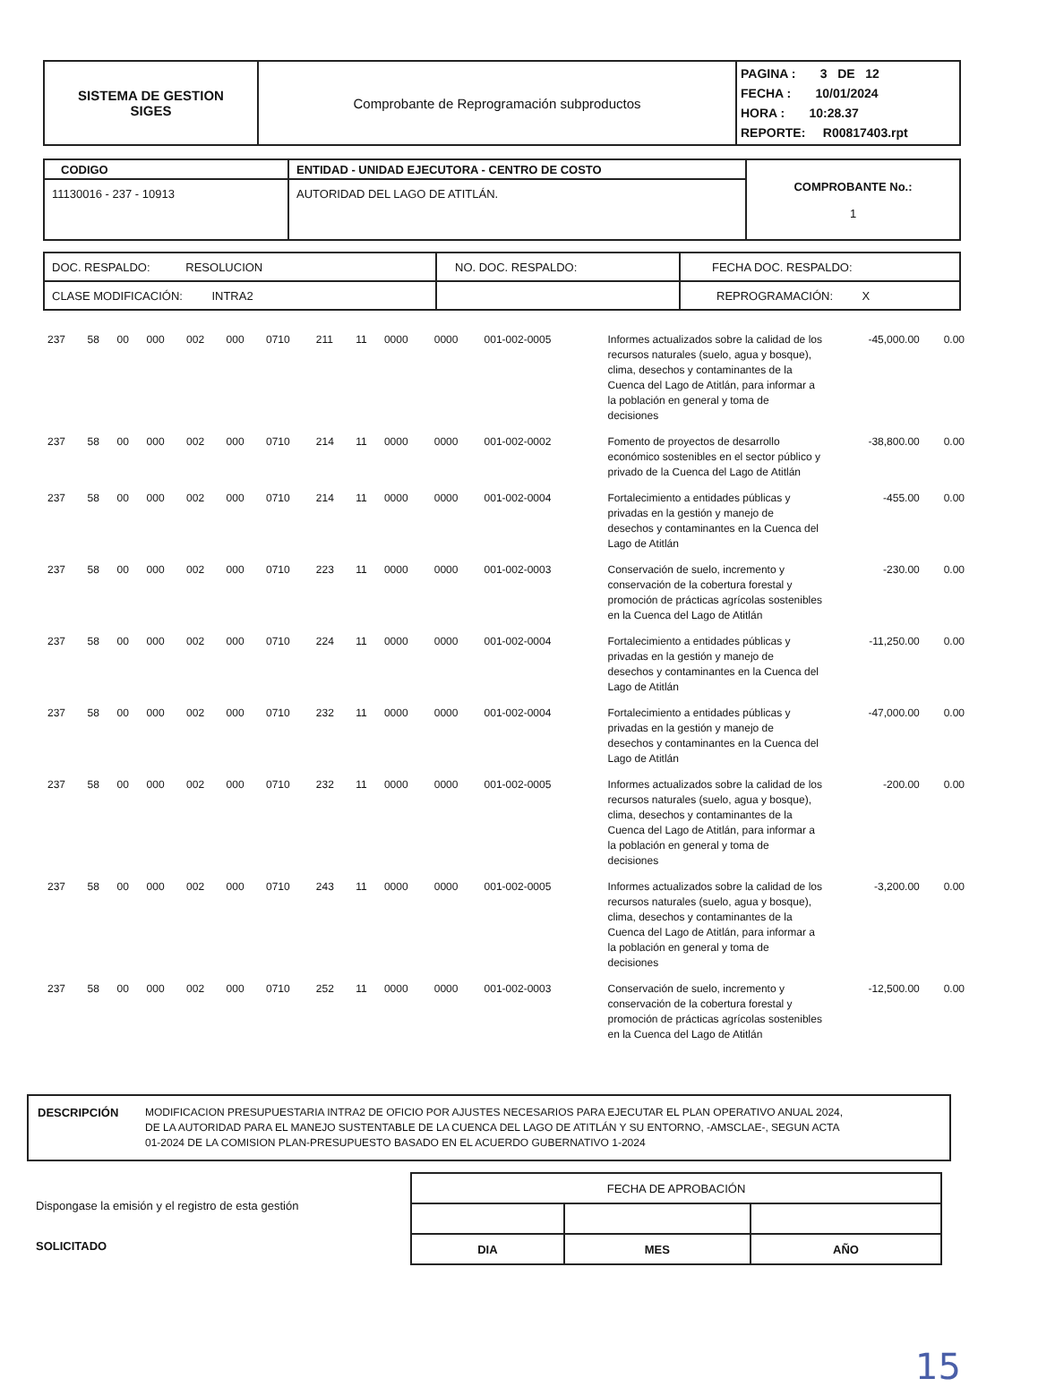| SISTEMA DE GESTION SIGES | Comprobante de Reprogramación subproductos | PAGINA : 3 DE 12 FECHA : 10/01/2024 HORA : 10:28.37 REPORTE: R00817403.rpt |
| CODIGO | ENTIDAD - UNIDAD EJECUTORA - CENTRO DE COSTO | COMPROBANTE No.: 1 |
| 11130016 - 237 - 10913 | AUTORIDAD DEL LAGO DE ATITLÁN. | |
| DOC. RESPALDO: RESOLUCION | NO. DOC. RESPALDO: | FECHA DOC. RESPALDO: |
| CLASE MODIFICACIÓN: INTRA2 | | REPROGRAMACIÓN: X |
| 237 | 58 | 00 | 000 | 002 | 000 | 0710 | 211 | 11 | 0000 | 0000 | 001-002-0005 | Informes actualizados sobre la calidad de los recursos naturales (suelo, agua y bosque), clima, desechos y contaminantes de la Cuenca del Lago de Atitlán, para informar a la población en general y toma de decisiones | -45,000.00 | 0.00 |
| 237 | 58 | 00 | 000 | 002 | 000 | 0710 | 214 | 11 | 0000 | 0000 | 001-002-0002 | Fomento de proyectos de desarrollo económico sostenibles en el sector público y privado de la Cuenca del Lago de Atitlán | -38,800.00 | 0.00 |
| 237 | 58 | 00 | 000 | 002 | 000 | 0710 | 214 | 11 | 0000 | 0000 | 001-002-0004 | Fortalecimiento a entidades públicas y privadas en la gestión y manejo de desechos y contaminantes en la Cuenca del Lago de Atitlán | -455.00 | 0.00 |
| 237 | 58 | 00 | 000 | 002 | 000 | 0710 | 223 | 11 | 0000 | 0000 | 001-002-0003 | Conservación de suelo, incremento y conservación de la cobertura forestal y promoción de prácticas agrícolas sostenibles en la Cuenca del Lago de Atitlán | -230.00 | 0.00 |
| 237 | 58 | 00 | 000 | 002 | 000 | 0710 | 224 | 11 | 0000 | 0000 | 001-002-0004 | Fortalecimiento a entidades públicas y privadas en la gestión y manejo de desechos y contaminantes en la Cuenca del Lago de Atitlán | -11,250.00 | 0.00 |
| 237 | 58 | 00 | 000 | 002 | 000 | 0710 | 232 | 11 | 0000 | 0000 | 001-002-0004 | Fortalecimiento a entidades públicas y privadas en la gestión y manejo de desechos y contaminantes en la Cuenca del Lago de Atitlán | -47,000.00 | 0.00 |
| 237 | 58 | 00 | 000 | 002 | 000 | 0710 | 232 | 11 | 0000 | 0000 | 001-002-0005 | Informes actualizados sobre la calidad de los recursos naturales (suelo, agua y bosque), clima, desechos y contaminantes de la Cuenca del Lago de Atitlán, para informar a la población en general y toma de decisiones | -200.00 | 0.00 |
| 237 | 58 | 00 | 000 | 002 | 000 | 0710 | 243 | 11 | 0000 | 0000 | 001-002-0005 | Informes actualizados sobre la calidad de los recursos naturales (suelo, agua y bosque), clima, desechos y contaminantes de la Cuenca del Lago de Atitlán, para informar a la población en general y toma de decisiones | -3,200.00 | 0.00 |
| 237 | 58 | 00 | 000 | 002 | 000 | 0710 | 252 | 11 | 0000 | 0000 | 001-002-0003 | Conservación de suelo, incremento y conservación de la cobertura forestal y promoción de prácticas agrícolas sostenibles en la Cuenca del Lago de Atitlán | -12,500.00 | 0.00 |
| DESCRIPCIÓN MODIFICACION PRESUPUESTARIA INTRA2 DE OFICIO POR AJUSTES NECESARIOS PARA EJECUTAR EL PLAN OPERATIVO ANUAL 2024, DE LA AUTORIDAD PARA EL MANEJO SUSTENTABLE DE LA CUENCA DEL LAGO DE ATITLÁN Y SU ENTORNO, -AMSCLAE-, SEGUN ACTA 01-2024 DE LA COMISION PLAN-PRESUPUESTO BASADO EN EL ACUERDO GUBERNATIVO 1-2024 |
Dispongase la emisión y el registro de esta gestión
SOLICITADO
| FECHA DE APROBACIÓN | | |
| DIA | MES | AÑO |
15